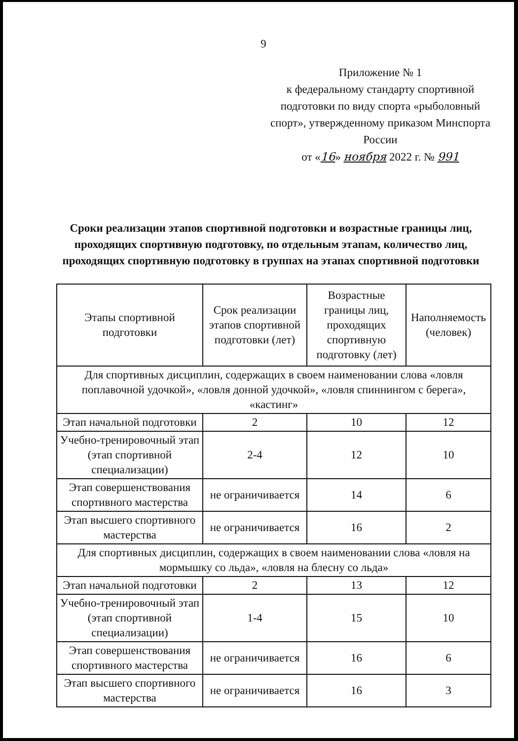9
Приложение № 1
к федеральному стандарту спортивной подготовки по виду спорта «рыболовный спорт», утвержденному приказом Минспорта России
от «16» ноября 2022 г. № 991
Сроки реализации этапов спортивной подготовки и возрастные границы лиц, проходящих спортивную подготовку, по отдельным этапам, количество лиц, проходящих спортивную подготовку в группах на этапах спортивной подготовки
| Этапы спортивной подготовки | Срок реализации этапов спортивной подготовки (лет) | Возрастные границы лиц, проходящих спортивную подготовку (лет) | Наполняемость (человек) |
| Для спортивных дисциплин, содержащих в своем наименовании слова «ловля поплавочной удочкой», «ловля донной удочкой», «ловля спиннингом с берега», «кастинг» | | | |
| Этап начальной подготовки | 2 | 10 | 12 |
| Учебно-тренировочный этап (этап спортивной специализации) | 2-4 | 12 | 10 |
| Этап совершенствования спортивного мастерства | не ограничивается | 14 | 6 |
| Этап высшего спортивного мастерства | не ограничивается | 16 | 2 |
| Для спортивных дисциплин, содержащих в своем наименовании слова «ловля на мормышку со льда», «ловля на блесну со льда» | | | |
| Этап начальной подготовки | 2 | 13 | 12 |
| Учебно-тренировочный этап (этап спортивной специализации) | 1-4 | 15 | 10 |
| Этап совершенствования спортивного мастерства | не ограничивается | 16 | 6 |
| Этап высшего спортивного мастерства | не ограничивается | 16 | 3 |